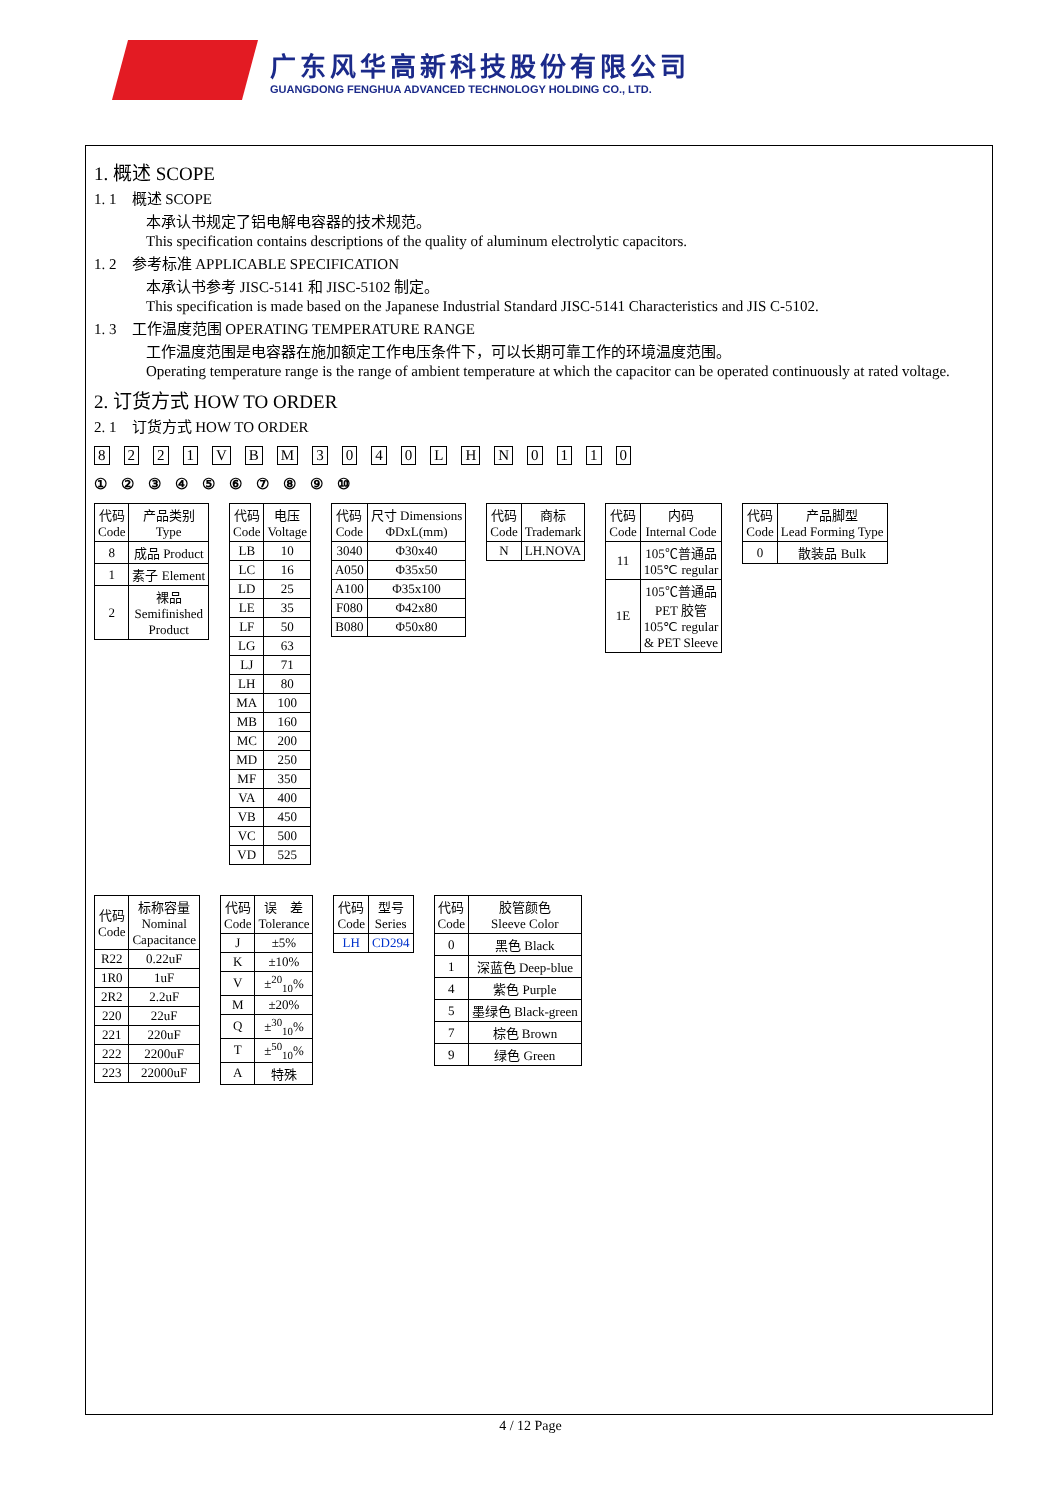广东风华高新科技股份有限公司
GUANGDONG FENGHUA ADVANCED TECHNOLOGY HOLDING CO., LTD.
1. 概述 SCOPE
1. 1　概述 SCOPE
本承认书规定了铝电解电容器的技术规范。
This specification contains descriptions of the quality of aluminum electrolytic capacitors.
1. 2　参考标准 APPLICABLE SPECIFICATION
本承认书参考 JISC-5141 和 JISC-5102 制定。
This specification is made based on the Japanese Industrial Standard JISC-5141 Characteristics and JIS C-5102.
1. 3　工作温度范围 OPERATING TEMPERATURE RANGE
工作温度范围是电容器在施加额定工作电压条件下，可以长期可靠工作的环境温度范围。
Operating temperature range is the range of ambient temperature at which the capacitor can be operated continuously at rated voltage.
2. 订货方式 HOW TO ORDER
2. 1　订货方式 HOW TO ORDER
8 221 VB M 3040 LH N 0 11 0
① ② ③ ④ ⑤ ⑥ ⑦ ⑧ ⑨ ⑩
| 代码 Code | 产品类别 Type |
| 8 | 成品 Product |
| 1 | 素子 Element |
| 2 | 裸品 Semifinished Product |
| 代码 Code | 电压 Voltage |
| LB | 10 |
| LC | 16 |
| LD | 25 |
| LE | 35 |
| LF | 50 |
| LG | 63 |
| LJ | 71 |
| LH | 80 |
| MA | 100 |
| MB | 160 |
| MC | 200 |
| MD | 250 |
| MF | 350 |
| VA | 400 |
| VB | 450 |
| VC | 500 |
| VD | 525 |
| 代码 Code | 尺寸 Dimensions ΦDxL(mm) |
| 3040 | Φ30x40 |
| A050 | Φ35x50 |
| A100 | Φ35x100 |
| F080 | Φ42x80 |
| B080 | Φ50x80 |
| 代码 Code | 商标 Trademark |
| N | LH.NOVA |
| 代码 Code | 内码 Internal Code |
| 11 | 105℃普通品 105℃ regular |
| 1E | 105℃普通品 PET 胶管 105℃ regular & PET Sleeve |
| 代码 Code | 产品脚型 Lead Forming Type |
| 0 | 散装品 Bulk |
| 代码 Code | 标称容量 Nominal Capacitance |
| R22 | 0.22uF |
| 1R0 | 1uF |
| 2R2 | 2.2uF |
| 220 | 22uF |
| 221 | 220uF |
| 222 | 2200uF |
| 223 | 22000uF |
| 代码 Code | 误 差 Tolerance |
| J | ±5% |
| K | ±10% |
| V | ±<sup>20</sup><sub>10</sub>% |
| M | ±20% |
| Q | ±<sup>30</sup><sub>10</sub>% |
| T | ±<sup>50</sup><sub>10</sub>% |
| A | 特殊 |
| 代码 Code | 型号 Series |
| LH | CD294 |
| 代码 Code | 胶管颜色 Sleeve Color |
| 0 | 黑色 Black |
| 1 | 深蓝色 Deep-blue |
| 4 | 紫色 Purple |
| 5 | 墨绿色 Black-green |
| 7 | 棕色 Brown |
| 9 | 绿色 Green |
4 / 12 Page